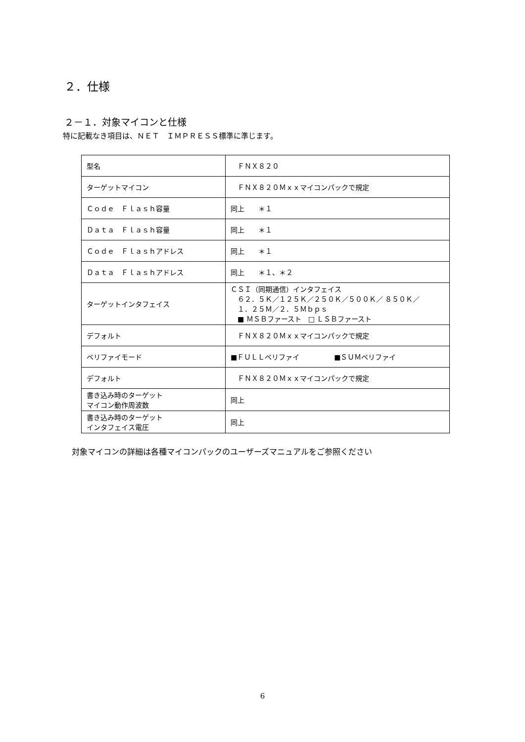２．仕様
２－１．対象マイコンと仕様
特に記載なき項目は、ＮＥＴ　ＩＭＰＲＥＳＳ標準に準じます。
| 型名 | ＦＮＸ８２０ |
| ターゲットマイコン | ＦＮＸ８２０Ｍｘｘマイコンパックで規定 |
| Ｃｏｄｅ Ｆｌａｓｈ容量 | 同上 ＊１ |
| Ｄａｔａ Ｆｌａｓｈ容量 | 同上 ＊１ |
| Ｃｏｄｅ Ｆｌａｓｈアドレス | 同上 ＊１ |
| Ｄａｔａ Ｆｌａｓｈアドレス | 同上 ＊１、＊２ |
| ターゲットインタフェイス | ＣＳＩ（同期通信）インタフェイス ６２．５Ｋ／１２５Ｋ／２５０Ｋ／５００Ｋ／ ８５０Ｋ／ １．２５Ｍ／２．５Ｍｂｐｓ ■ ＭＳＢファースト □ ＬＳＢファースト |
| デフォルト | ＦＮＸ８２０Ｍｘｘマイコンパックで規定 |
| ベリファイモード | ■ＦＵＬＬベリファイ ■ＳＵＭベリファイ |
| デフォルト | ＦＮＸ８２０Ｍｘｘマイコンパックで規定 |
| 書き込み時のターゲット マイコン動作周波数 | 同上 |
| 書き込み時のターゲット インタフェイス電圧 | 同上 |
対象マイコンの詳細は各種マイコンパックのユーザーズマニュアルをご参照ください
6